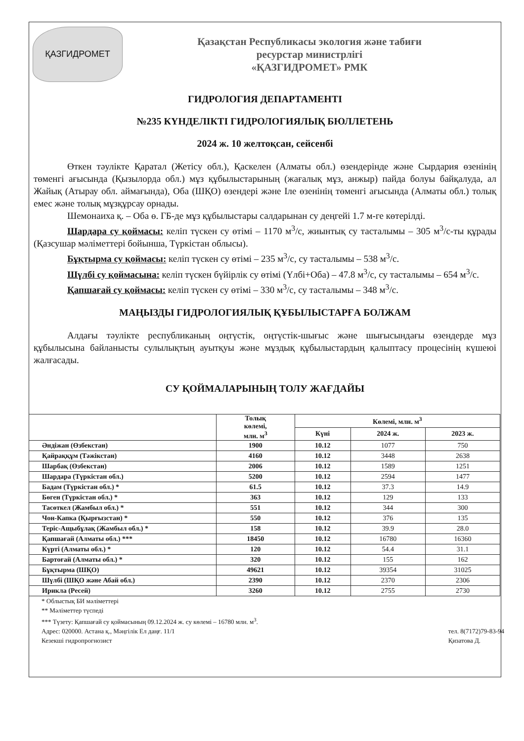ҚАЗГИДРОМЕТ
Қазақстан Республикасы экология және табиғи
ресурстар министрлігі
«ҚАЗГИДРОМЕТ» РМК
ГИДРОЛОГИЯ ДЕПАРТАМЕНТІ
№235 КҮНДЕЛІКТІ ГИДРОЛОГИЯЛЫҚ БЮЛЛЕТЕНЬ
2024 ж. 10 желтоқсан, сейсенбі
Өткен тәулікте Қаратал (Жетісу обл.), Қаскелен (Алматы обл.) өзендерінде және Сырдария өзенінің төменгі ағысында (Қызылорда обл.) мұз құбылыстарының (жағалық мұз, анжыр) пайда болуы байқалуда, ал Жайық (Атырау обл. аймағында), Оба (ШҚО) өзендері және Іле өзенінің төменгі ағысында (Алматы обл.) толық емес және толық мұзқұрсау орнады.
Шемонаиха қ. – Оба ө. ГБ-де мұз құбылыстары салдарынан су деңгейі 1.7 м-ге көтерілді.
Шардара су қоймасы: келіп түскен су өтімі – 1170 м<sup>3</sup>/с, жиынтық су тасталымы – 305 м<sup>3</sup>/с-ты құрады (Қазсушар мәліметтері бойынша, Түркістан облысы).
Бұқтырма су қоймасы: келіп түскен су өтімі – 235 м<sup>3</sup>/с, су тасталымы – 538 м<sup>3</sup>/с.
Шүлбі су қоймасына: келіп түскен бүйірлік су өтімі (Үлбі+Оба) – 47.8 м<sup>3</sup>/с, су тасталымы – 654 м<sup>3</sup>/с.
Қапшағай су қоймасы: келіп түскен су өтімі – 330 м<sup>3</sup>/с, су тасталымы – 348 м<sup>3</sup>/с.
МАҢЫЗДЫ ГИДРОЛОГИЯЛЫҚ ҚҰБЫЛЫСТАРҒА БОЛЖАМ
Алдағы тәулікте республиканың оңтүстік, оңтүстік-шығыс және шығысындағы өзендерде мұз құбылысына байланысты сулылықтың ауытқуы және мұздық құбылыстардың қалыптасу процесінің күшеюі жалғасады.
СУ ҚОЙМАЛАРЫНЫҢ ТОЛУ ЖАҒДАЙЫ
| | Толық көлемі, млн. м<sup>3</sup> | Көлемі, млн. м<sup>3</sup> | | |
| --- | --- | --- | --- | --- |
| | | Күні | 2024 ж. | 2023 ж. |
| Әндіжан (Өзбекстан) | 1900 | 10.12 | 1077 | 750 |
| Қайраққұм (Тәжікстан) | 4160 | 10.12 | 3448 | 2638 |
| Шарбақ (Өзбекстан) | 2006 | 10.12 | 1589 | 1251 |
| Шардара (Түркістан обл.) | 5200 | 10.12 | 2594 | 1477 |
| Бадам (Түркістан обл.) * | 61.5 | 10.12 | 37.3 | 14.9 |
| Бөген (Түркістан обл.) * | 363 | 10.12 | 129 | 133 |
| Тасөткел (Жамбыл обл.) * | 551 | 10.12 | 344 | 300 |
| Чон-Капка (Қырғызстан) * | 550 | 10.12 | 376 | 135 |
| Теріс-Ащыбұлақ (Жамбыл обл.) * | 158 | 10.12 | 39.9 | 28.0 |
| Қапшағай (Алматы обл.) *** | 18450 | 10.12 | 16780 | 16360 |
| Күрті (Алматы обл.) * | 120 | 10.12 | 54.4 | 31.1 |
| Бартоғай (Алматы обл.) * | 320 | 10.12 | 155 | 162 |
| Бұқтырма (ШҚО) | 49621 | 10.12 | 39354 | 31025 |
| Шүлбі (ШҚО және Абай обл.) | 2390 | 10.12 | 2370 | 2306 |
| Ирикла (Ресей) | 3260 | 10.12 | 2755 | 2730 |
* Облыстық БИ мәліметтері
** Мәліметтер түспеді
*** Түзету: Қапшағай су қоймасының 09.12.2024 ж. су көлемі – 16780 млн. м<sup>3</sup>.
Адрес: 020000. Астана қ., Мәңгілік Ел даңғ. 11/1
Кезекші гидропрогнозист
тел. 8(7172)79-83-94
Қизатова Д.